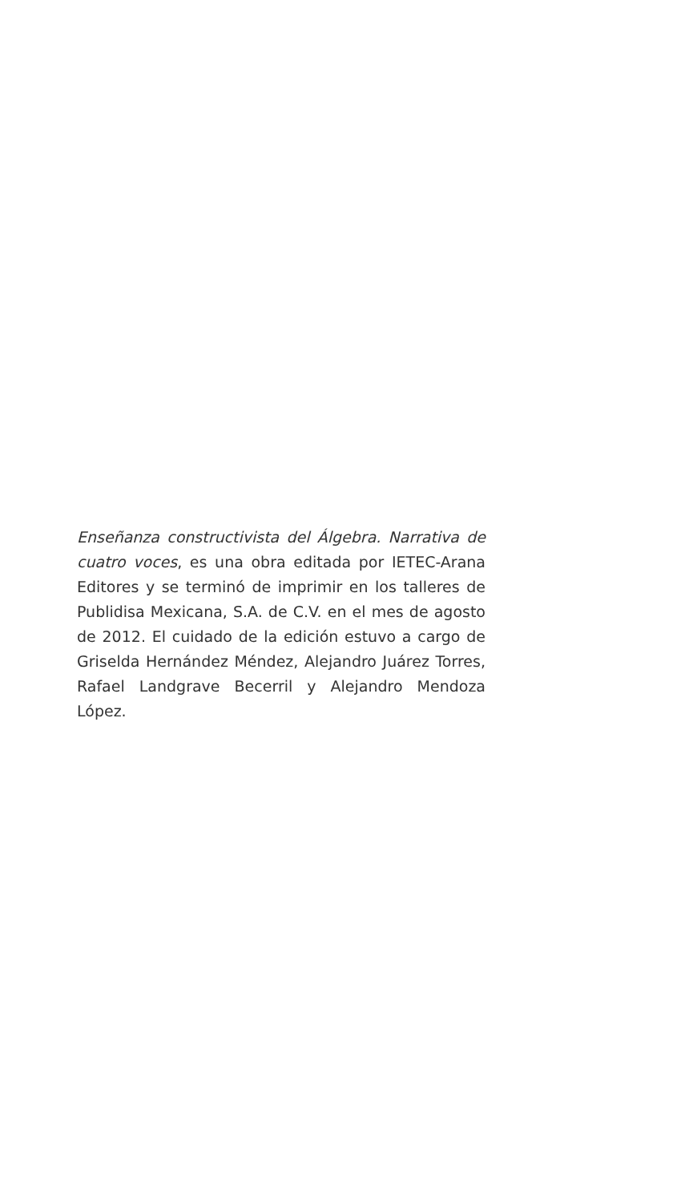Enseñanza constructivista del Álgebra. Narrativa de cuatro voces, es una obra editada por IETEC-Arana Editores y se terminó de imprimir en los talleres de Publidisa Mexicana, S.A. de C.V. en el mes de agosto de 2012. El cuidado de la edición estuvo a cargo de Griselda Hernández Méndez, Alejandro Juárez Torres, Rafael Landgrave Becerril y Alejandro Mendoza López.